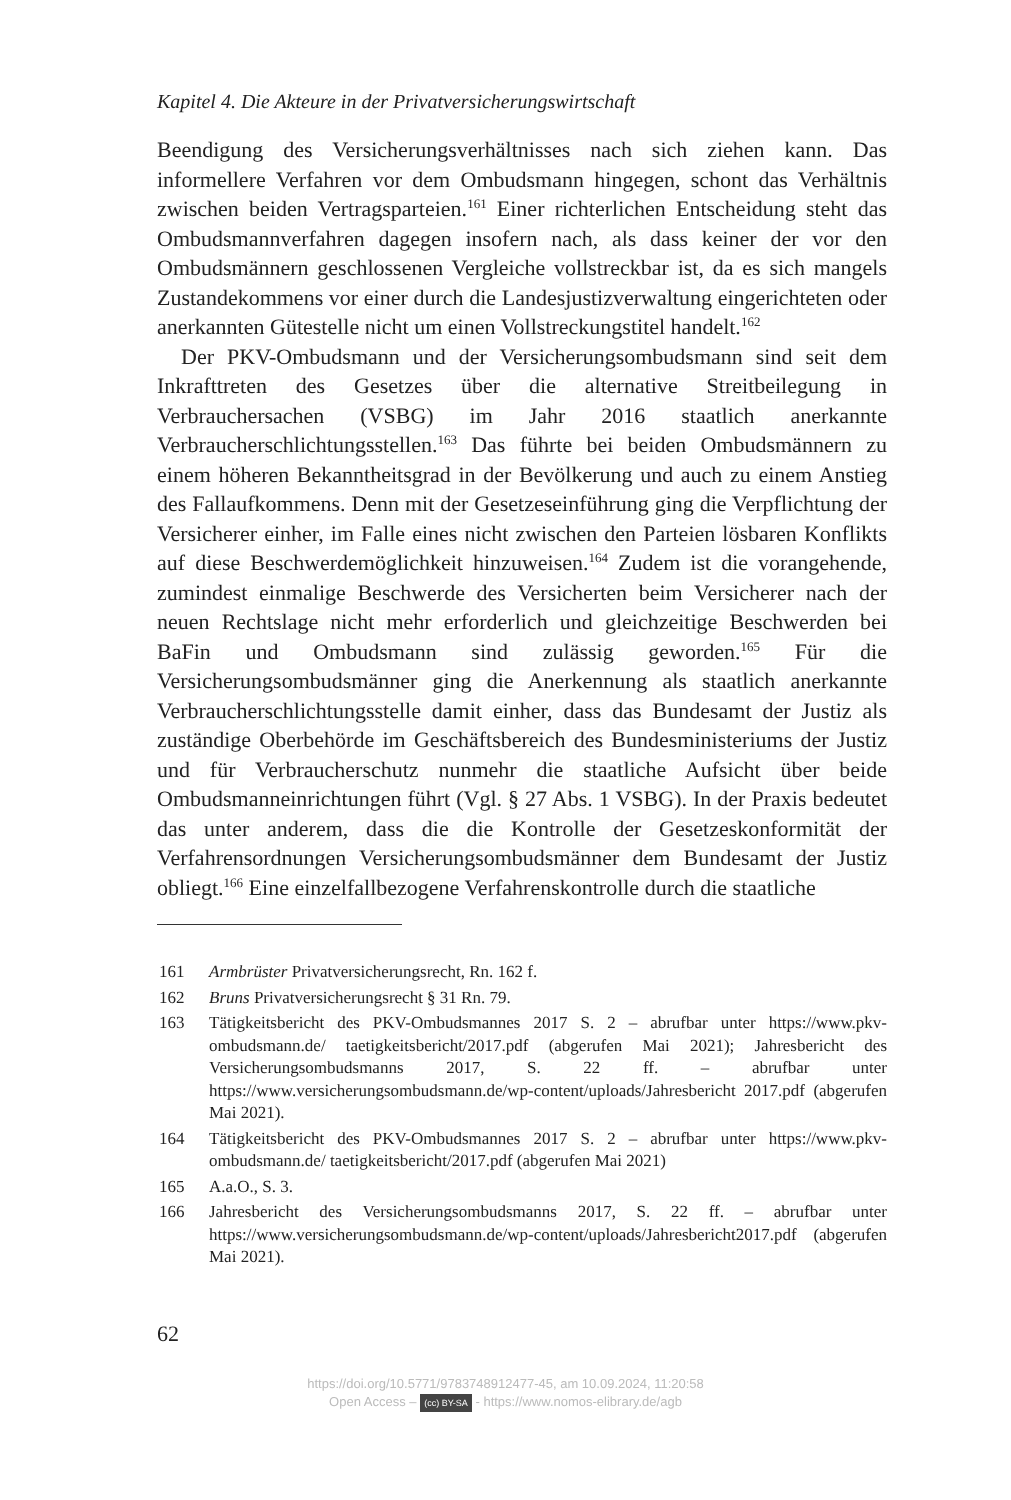Kapitel 4. Die Akteure in der Privatversicherungswirtschaft
Beendigung des Versicherungsverhältnisses nach sich ziehen kann. Das informellere Verfahren vor dem Ombudsmann hingegen, schont das Verhältnis zwischen beiden Vertragsparteien.<sup>161</sup> Einer richterlichen Entscheidung steht das Ombudsmannverfahren dagegen insofern nach, als dass keiner der vor den Ombudsmännern geschlossenen Vergleiche vollstreckbar ist, da es sich mangels Zustandekommens vor einer durch die Landesjustizverwaltung eingerichteten oder anerkannten Gütestelle nicht um einen Vollstreckungstitel handelt.<sup>162</sup>
Der PKV-Ombudsmann und der Versicherungsombudsmann sind seit dem Inkrafttreten des Gesetzes über die alternative Streitbeilegung in Verbrauchersachen (VSBG) im Jahr 2016 staatlich anerkannte Verbraucherschlichtungsstellen.<sup>163</sup> Das führte bei beiden Ombudsmännern zu einem höheren Bekanntheitsgrad in der Bevölkerung und auch zu einem Anstieg des Fallaufkommens. Denn mit der Gesetzeseinführung ging die Verpflichtung der Versicherer einher, im Falle eines nicht zwischen den Parteien lösbaren Konflikts auf diese Beschwerdemöglichkeit hinzuweisen.<sup>164</sup> Zudem ist die vorangehende, zumindest einmalige Beschwerde des Versicherten beim Versicherer nach der neuen Rechtslage nicht mehr erforderlich und gleichzeitige Beschwerden bei BaFin und Ombudsmann sind zulässig geworden.<sup>165</sup> Für die Versicherungsombudsmänner ging die Anerkennung als staatlich anerkannte Verbraucherschlichtungsstelle damit einher, dass das Bundesamt der Justiz als zuständige Oberbehörde im Geschäftsbereich des Bundesministeriums der Justiz und für Verbraucherschutz nunmehr die staatliche Aufsicht über beide Ombudsmanneinrichtungen führt (Vgl. § 27 Abs. 1 VSBG). In der Praxis bedeutet das unter anderem, dass die die Kontrolle der Gesetzeskonformität der Verfahrensordnungen Versicherungsombudsmänner dem Bundesamt der Justiz obliegt.<sup>166</sup> Eine einzelfallbezogene Verfahrenskontrolle durch die staatliche
161 Armbrüster Privatversicherungsrecht, Rn. 162 f.
162 Bruns Privatversicherungsrecht § 31 Rn. 79.
163 Tätigkeitsbericht des PKV-Ombudsmannes 2017 S. 2 – abrufbar unter https://www.pkv-ombudsmann.de/ taetigkeitsbericht/2017.pdf (abgerufen Mai 2021); Jahresbericht des Versicherungsombudsmanns 2017, S. 22 ff. – abrufbar unter https://www.versicherungsombudsmann.de/wp-content/uploads/Jahresbericht 2017.pdf (abgerufen Mai 2021).
164 Tätigkeitsbericht des PKV-Ombudsmannes 2017 S. 2 – abrufbar unter https://www.pkv-ombudsmann.de/ taetigkeitsbericht/2017.pdf (abgerufen Mai 2021)
165 A.a.O., S. 3.
166 Jahresbericht des Versicherungsombudsmanns 2017, S. 22 ff. – abrufbar unter https://www.versicherungsombudsmann.de/wp-content/uploads/Jahresbericht2017.pdf (abgerufen Mai 2021).
62
https://doi.org/10.5771/9783748912477-45, am 10.09.2024, 11:20:58
Open Access – (cc) BY-SA - https://www.nomos-elibrary.de/agb